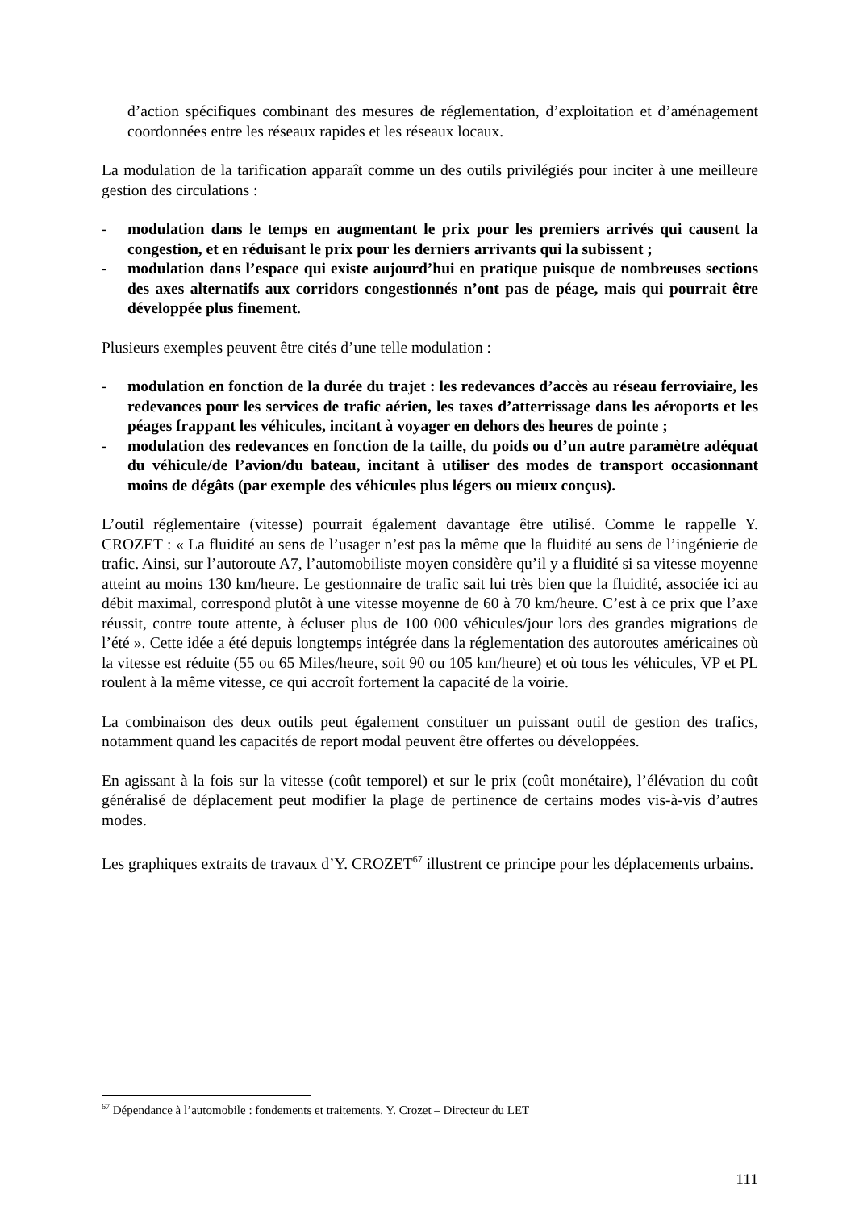d’action spécifiques combinant des mesures de réglementation, d’exploitation et d’aménagement coordonnées entre les réseaux rapides et les réseaux locaux.
La modulation de la tarification apparaît comme un des outils privilégiés pour inciter à une meilleure gestion des circulations :
- modulation dans le temps en augmentant le prix pour les premiers arrivés qui causent la congestion, et en réduisant le prix pour les derniers arrivants qui la subissent ;
- modulation dans l’espace qui existe aujourd’hui en pratique puisque de nombreuses sections des axes alternatifs aux corridors congestionnés n’ont pas de péage, mais qui pourrait être développée plus finement.
Plusieurs exemples peuvent être cités d’une telle modulation :
- modulation en fonction de la durée du trajet : les redevances d’accès au réseau ferroviaire, les redevances pour les services de trafic aérien, les taxes d’atterrissage dans les aéroports et les péages frappant les véhicules, incitant à voyager en dehors des heures de pointe ;
- modulation des redevances en fonction de la taille, du poids ou d’un autre paramètre adéquat du véhicule/de l’avion/du bateau, incitant à utiliser des modes de transport occasionnant moins de dégâts (par exemple des véhicules plus légers ou mieux conçus).
L’outil réglementaire (vitesse) pourrait également davantage être utilisé. Comme le rappelle Y. CROZET : « La fluidité au sens de l’usager n’est pas la même que la fluidité au sens de l’ingénierie de trafic. Ainsi, sur l’autoroute A7, l’automobiliste moyen considère qu’il y a fluidité si sa vitesse moyenne atteint au moins 130 km/heure. Le gestionnaire de trafic sait lui très bien que la fluidité, associée ici au débit maximal, correspond plutôt à une vitesse moyenne de 60 à 70 km/heure. C’est à ce prix que l’axe réussit, contre toute attente, à écluser plus de 100 000 véhicules/jour lors des grandes migrations de l’été ». Cette idée a été depuis longtemps intégrée dans la réglementation des autoroutes américaines où la vitesse est réduite (55 ou 65 Miles/heure, soit 90 ou 105 km/heure) et où tous les véhicules, VP et PL roulent à la même vitesse, ce qui accroît fortement la capacité de la voirie.
La combinaison des deux outils peut également constituer un puissant outil de gestion des trafics, notamment quand les capacités de report modal peuvent être offertes ou développées.
En agissant à la fois sur la vitesse (coût temporel) et sur le prix (coût monétaire), l’élévation du coût généralisé de déplacement peut modifier la plage de pertinence de certains modes vis-à-vis d’autres modes.
Les graphiques extraits de travaux d’Y. CROZET<sup>67</sup> illustrent ce principe pour les déplacements urbains.
<sup>67</sup> Dépendance à l’automobile : fondements et traitements. Y. Crozet – Directeur du LET
111